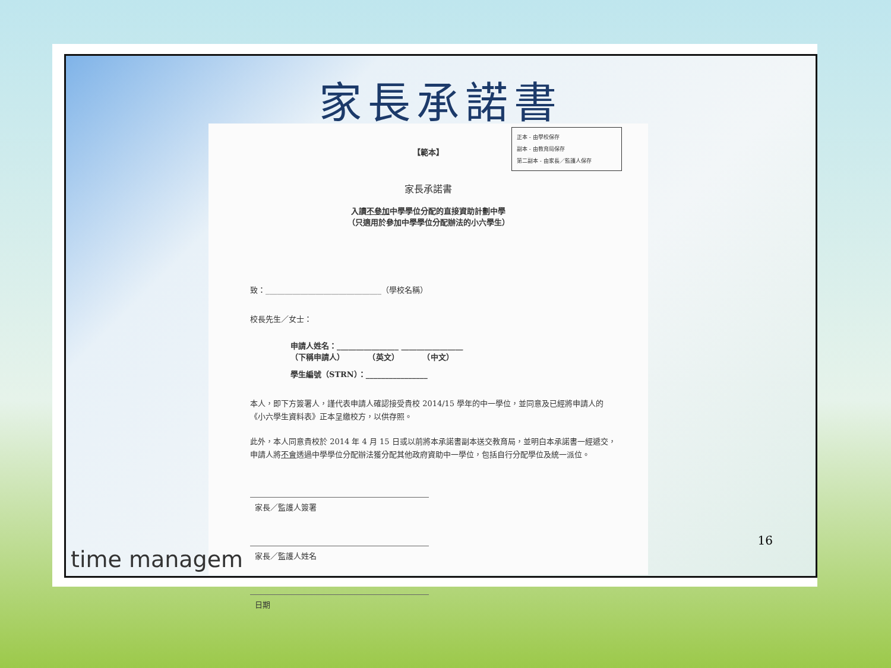家長承諾書
正本 - 由學校保存
副本 - 由教育局保存
第二副本 - 由家長／監護人保存
【範本】
家長承諾書
入讀不參加中學學位分配的直接資助計劃中學
（只適用於參加中學學位分配辦法的小六學生）
致：______________________________（學校名稱）
校長先生／女士：
申請人姓名：________________ ________________
（下稱申請人）　　　　（英文）　　　　（中文）
學生編號（STRN）：________________
本人，即下方簽署人，謹代表申請人確認接受貴校 2014/15 學年的中一學位，並同意及已經將申請人的《小六學生資料表》正本呈繳校方，以供存照。
此外，本人同意貴校於 2014 年 4 月 15 日或以前將本承諾書副本送交教育局，並明白本承諾書一經遞交，申請人將不會透過中學學位分配辦法獲分配其他政府資助中一學位，包括自行分配學位及統一派位。
家長／監護人簽署
家長／監護人姓名
日期
time managem
16